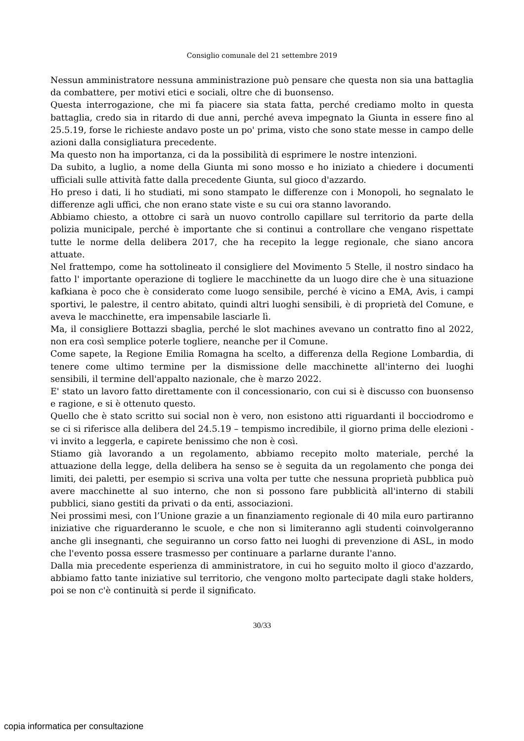Consiglio comunale del 21 settembre 2019
Nessun amministratore nessuna amministrazione può pensare che questa non sia una battaglia da combattere, per motivi etici e sociali, oltre che di buonsenso.
Questa interrogazione, che mi fa piacere sia stata fatta, perché crediamo molto in questa battaglia, credo sia in ritardo di due anni, perché aveva impegnato la Giunta in essere fino al 25.5.19, forse le richieste andavo poste un po' prima, visto che sono state messe in campo delle azioni dalla consigliatura precedente.
Ma questo non ha importanza, ci da la possibilità di esprimere le nostre intenzioni.
Da subito, a luglio, a nome della Giunta mi sono mosso e ho iniziato a chiedere i documenti ufficiali sulle attività fatte dalla precedente Giunta, sul gioco d'azzardo.
Ho preso i dati, li ho studiati, mi sono stampato le differenze con i Monopoli, ho segnalato le differenze agli uffici, che non erano state viste e su cui ora stanno lavorando.
Abbiamo chiesto, a ottobre ci sarà un nuovo controllo capillare sul territorio da parte della polizia municipale, perché è importante che si continui a controllare che vengano rispettate tutte le norme della delibera 2017, che ha recepito la legge regionale, che siano ancora attuate.
Nel frattempo, come ha sottolineato il consigliere del Movimento 5 Stelle, il nostro sindaco ha fatto l' importante operazione di togliere le macchinette da un luogo dire che è una situazione kafkiana è poco che è considerato come luogo sensibile, perché è vicino a EMA, Avis, i campi sportivi, le palestre, il centro abitato, quindi altri luoghi sensibili, è di proprietà del Comune, e aveva le macchinette, era impensabile lasciarle lì.
Ma, il consigliere Bottazzi sbaglia, perché le slot machines avevano un contratto fino al 2022, non era così semplice poterle togliere, neanche per il Comune.
Come sapete, la Regione Emilia Romagna ha scelto, a differenza della Regione Lombardia, di tenere come ultimo termine per la dismissione delle macchinette all'interno dei luoghi sensibili, il termine dell'appalto nazionale, che è marzo 2022.
E' stato un lavoro fatto direttamente con il concessionario, con cui si è discusso con buonsenso e ragione, e si è ottenuto questo.
Quello che è stato scritto sui social non è vero, non esistono atti riguardanti il bocciodromo e se ci si riferisce alla delibera del 24.5.19 – tempismo incredibile, il giorno prima delle elezioni - vi invito a leggerla, e capirete benissimo che non è così.
Stiamo già lavorando a un regolamento, abbiamo recepito molto materiale, perché la attuazione della legge, della delibera ha senso se è seguita da un regolamento che ponga dei limiti, dei paletti, per esempio si scriva una volta per tutte che nessuna proprietà pubblica può avere macchinette al suo interno, che non si possono fare pubblicità all'interno di stabili pubblici, siano gestiti da privati o da enti, associazioni.
Nei prossimi mesi, con l’Unione grazie a un finanziamento regionale di 40 mila euro partiranno iniziative che riguarderanno le scuole, e che non si limiteranno agli studenti coinvolgeranno anche gli insegnanti, che seguiranno un corso fatto nei luoghi di prevenzione di ASL, in modo che l'evento possa essere trasmesso per continuare a parlarne durante l'anno.
Dalla mia precedente esperienza di amministratore, in cui ho seguito molto il gioco d'azzardo, abbiamo fatto tante iniziative sul territorio, che vengono molto partecipate dagli stake holders, poi se non c'è continuità si perde il significato.
30/33
copia informatica per consultazione